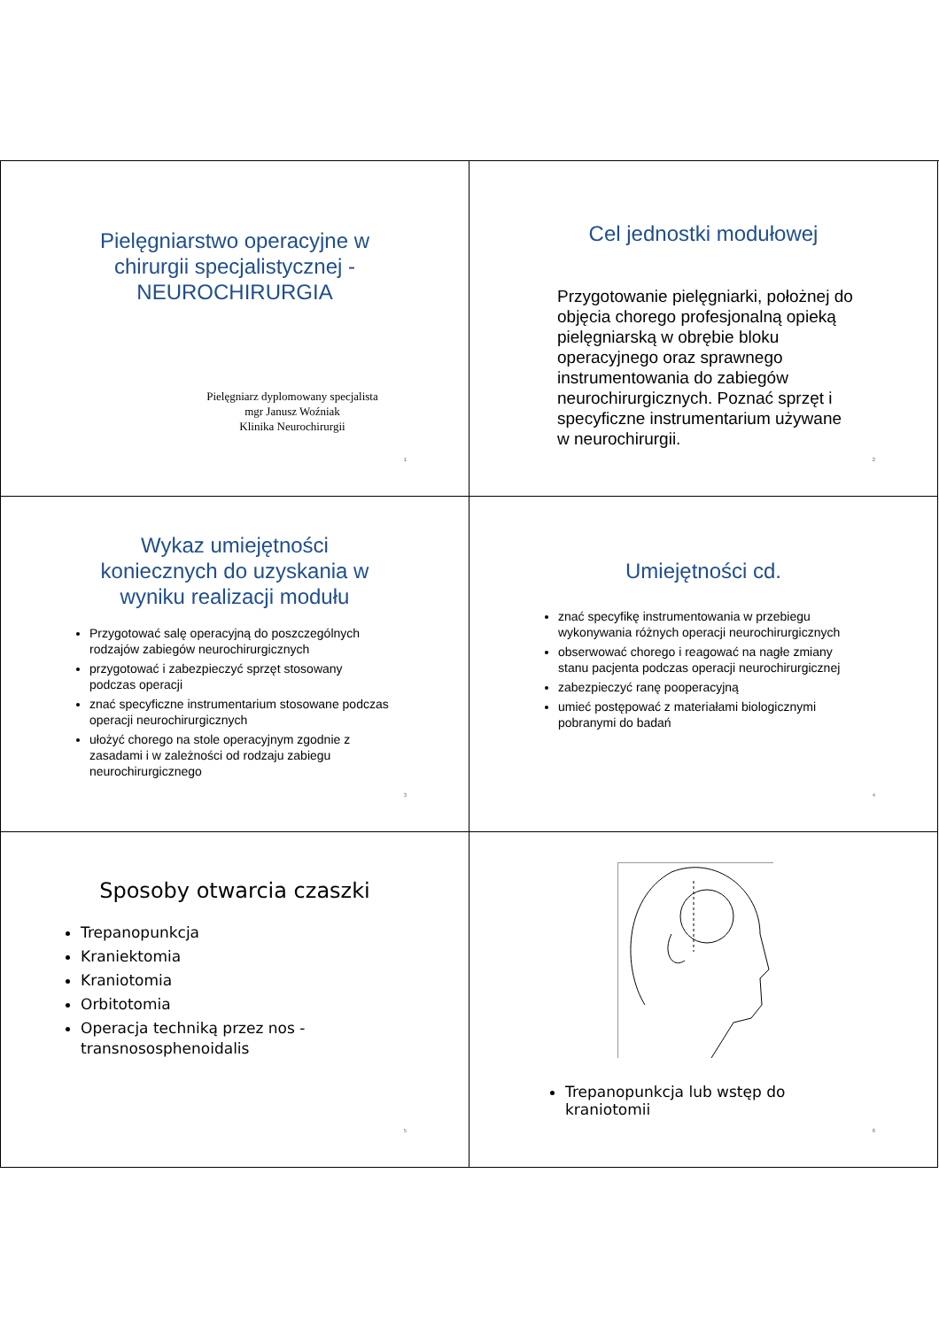Pielęgniarstwo operacyjne w chirurgii specjalistycznej - NEUROCHIRURGIA
Pielęgniarz dyplomowany specjalista
mgr Janusz Woźniak
Klinika Neurochirurgii
1
Cel jednostki modułowej
Przygotowanie pielęgniarki, położnej do objęcia chorego profesjonalną opieką pielęgniarską w obrębie bloku operacyjnego oraz sprawnego instrumentowania do zabiegów neurochirurgicznych. Poznać sprzęt i specyficzne instrumentarium używane w neurochirurgii.
2
Wykaz umiejętności koniecznych do uzyskania w wyniku realizacji modułu
Przygotować salę operacyjną do poszczególnych rodzajów zabiegów neurochirurgicznych
przygotować i zabezpieczyć sprzęt stosowany podczas operacji
znać specyficzne instrumentarium stosowane podczas operacji neurochirurgicznych
ułożyć chorego na stole operacyjnym zgodnie z zasadami i w zależności od rodzaju zabiegu neurochirurgicznego
3
Umiejętności cd.
znać specyfikę instrumentowania w przebiegu wykonywania różnych operacji neurochirurgicznych
obserwować chorego i reagować na nagłe zmiany stanu pacjenta podczas operacji neurochirurgicznej
zabezpieczyć ranę pooperacyjną
umieć postępować z materiałami biologicznymi pobranymi do badań
4
Sposoby otwarcia czaszki
Trepanopunkcja
Kraniektomia
Kraniotomia
Orbitotomia
Operacja techniką przez nos - transnososphenoidalis
5
Trepanopunkcja lub wstęp do kraniotomii
6